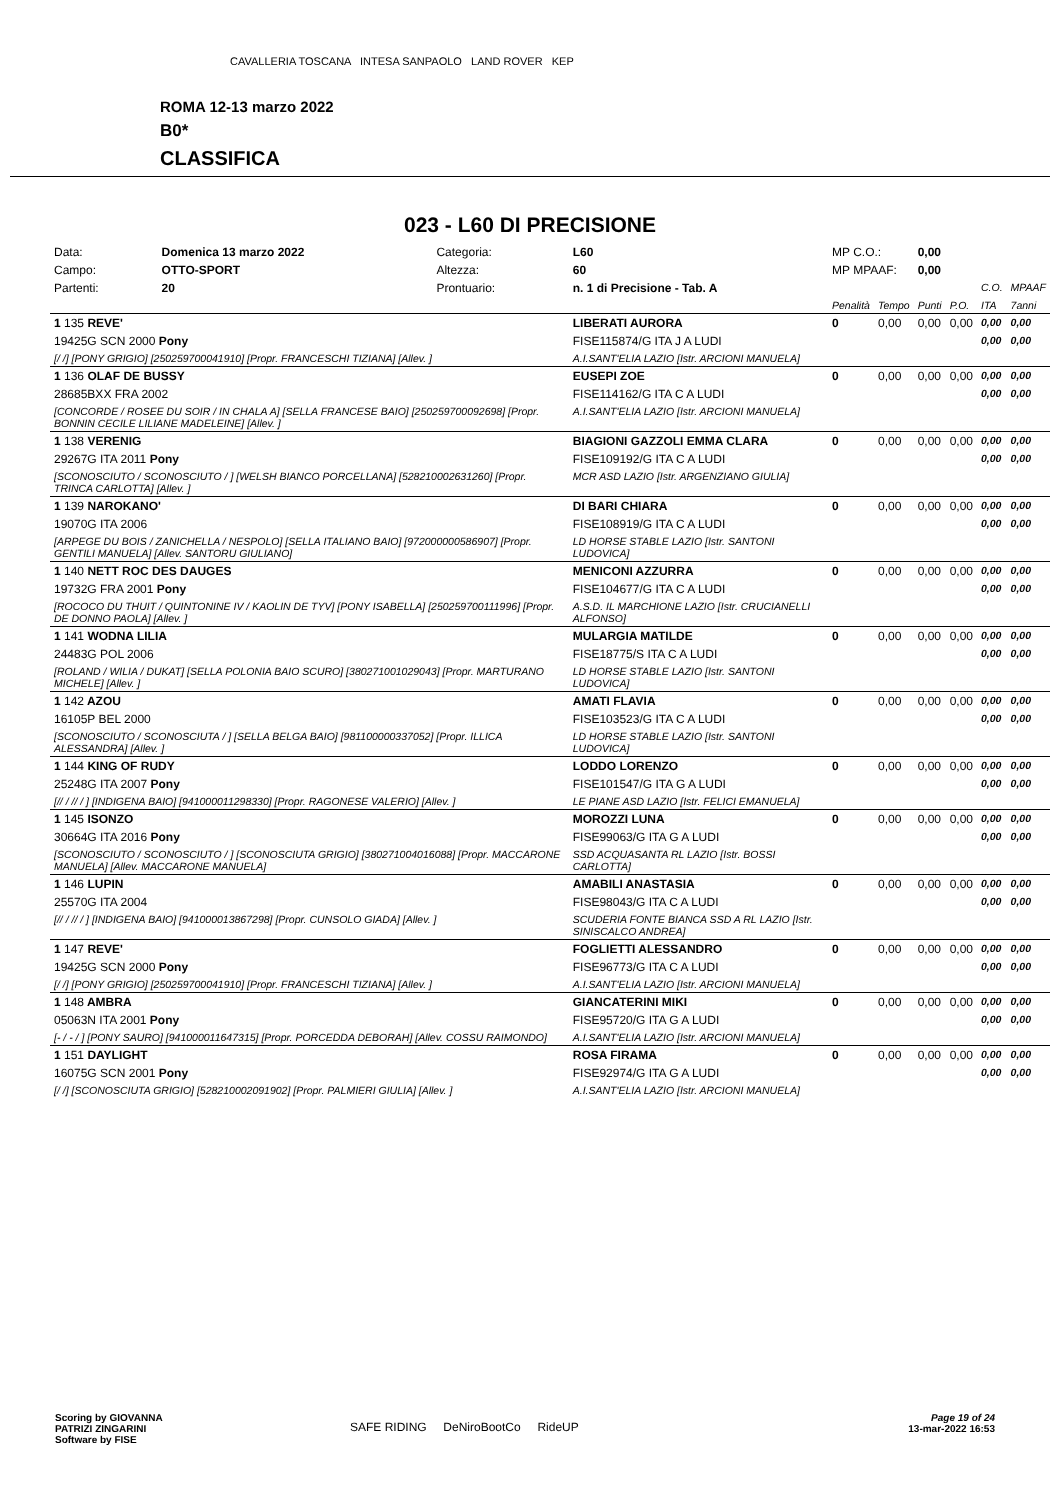CAVALLERIA TOSCANA INTESA SANPAOLO LAND ROVER KEP
ROMA 12-13 marzo 2022
B0*
CLASSIFICA
023 - L60 DI PRECISIONE
| Data: | Domenica 13 marzo 2022 | Categoria: | L60 | MP C.O.: | | 0,00 | | | |
| Campo: | OTTO-SPORT | Altezza: | 60 | MP MPAAF: | | 0,00 | | | |
| Partenti: | 20 | Prontuario: | n. 1 di Precisione - Tab. A | | | | | C.O. | MPAAF |
| | | | | Penalità | Tempo | Punti | P.O. | ITA | 7anni |
| 1 135 REVE' | | | LIBERATI AURORA | 0 | 0,00 | 0,00 | 0,00 | 0,00 | 0,00 |
| 19425G SCN 2000 Pony | | | FISE115874/G ITA J A LUDI | | | | | 0,00 | 0,00 |
| [/ /] [PONY GRIGIO] [250259700041910] [Propr. FRANCESCHI TIZIANA] [Allev. ] | | | A.I.SANT'ELIA LAZIO [Istr. ARCIONI MANUELA] | | | | | | |
| 1 136 OLAF DE BUSSY | | | EUSEPI ZOE | 0 | 0,00 | 0,00 | 0,00 | 0,00 | 0,00 |
| 28685BXX FRA 2002 | | | FISE114162/G ITA C A LUDI | | | | | 0,00 | 0,00 |
| [CONCORDE / ROSEE DU SOIR / IN CHALA A] [SELLA FRANCESE BAIO] [250259700092698] [Propr. BONNIN CECILE LILIANE MADELEINE] [Allev. ] | | | A.I.SANT'ELIA LAZIO [Istr. ARCIONI MANUELA] | | | | | | |
| 1 138 VERENIG | | | BIAGIONI GAZZOLI EMMA CLARA | 0 | 0,00 | 0,00 | 0,00 | 0,00 | 0,00 |
| 29267G ITA 2011 Pony | | | FISE109192/G ITA C A LUDI | | | | | 0,00 | 0,00 |
| [SCONOSCIUTO / SCONOSCIUTO / ] [WELSH BIANCO PORCELLANA] [528210002631260] [Propr. TRINCA CARLOTTA] [Allev. ] | | | MCR ASD LAZIO [Istr. ARGENZIANO GIULIA] | | | | | | |
| 1 139 NAROKANO' | | | DI BARI CHIARA | 0 | 0,00 | 0,00 | 0,00 | 0,00 | 0,00 |
| 19070G ITA 2006 | | | FISE108919/G ITA C A LUDI | | | | | 0,00 | 0,00 |
| [ARPEGE DU BOIS / ZANICHELLA / NESPOLO] [SELLA ITALIANO BAIO] [972000000586907] [Propr. GENTILI MANUELA] [Allev. SANTORU GIULIANO] | | | LD HORSE STABLE LAZIO [Istr. SANTONI LUDOVICA] | | | | | | |
| 1 140 NETT ROC DES DAUGES | | | MENICONI AZZURRA | 0 | 0,00 | 0,00 | 0,00 | 0,00 | 0,00 |
| 19732G FRA 2001 Pony | | | FISE104677/G ITA C A LUDI | | | | | 0,00 | 0,00 |
| [ROCOCO DU THUIT / QUINTONINE IV / KAOLIN DE TYV] [PONY ISABELLA] [250259700111996] [Propr. DE DONNO PAOLA] [Allev. ] | | | A.S.D. IL MARCHIONE LAZIO [Istr. CRUCIANELLI ALFONSO] | | | | | | |
| 1 141 WODNA LILIA | | | MULARGIA MATILDE | 0 | 0,00 | 0,00 | 0,00 | 0,00 | 0,00 |
| 24483G POL 2006 | | | FISE18775/S ITA C A LUDI | | | | | 0,00 | 0,00 |
| [ROLAND / WILIA / DUKAT] [SELLA POLONIA BAIO SCURO] [380271001029043] [Propr. MARTURANO MICHELE] [Allev. ] | | | LD HORSE STABLE LAZIO [Istr. SANTONI LUDOVICA] | | | | | | |
| 1 142 AZOU | | | AMATI FLAVIA | 0 | 0,00 | 0,00 | 0,00 | 0,00 | 0,00 |
| 16105P BEL 2000 | | | FISE103523/G ITA C A LUDI | | | | | 0,00 | 0,00 |
| [SCONOSCIUTO / SCONOSCIUTA / ] [SELLA BELGA BAIO] [981100000337052] [Propr. ILLICA ALESSANDRA] [Allev. ] | | | LD HORSE STABLE LAZIO [Istr. SANTONI LUDOVICA] | | | | | | |
| 1 144 KING OF RUDY | | | LODDO LORENZO | 0 | 0,00 | 0,00 | 0,00 | 0,00 | 0,00 |
| 25248G ITA 2007 Pony | | | FISE101547/G ITA G A LUDI | | | | | 0,00 | 0,00 |
| [// / // / ] [INDIGENA BAIO] [941000011298330] [Propr. RAGONESE VALERIO] [Allev. ] | | | LE PIANE ASD LAZIO [Istr. FELICI EMANUELA] | | | | | | |
| 1 145 ISONZO | | | MOROZZI LUNA | 0 | 0,00 | 0,00 | 0,00 | 0,00 | 0,00 |
| 30664G ITA 2016 Pony | | | FISE99063/G ITA G A LUDI | | | | | 0,00 | 0,00 |
| [SCONOSCIUTO / SCONOSCIUTO / ] [SCONOSCIUTA GRIGIO] [380271004016088] [Propr. MACCARONE MANUELA] [Allev. MACCARONE MANUELA] | | | SSD ACQUASANTA RL LAZIO [Istr. BOSSI CARLOTTA] | | | | | | |
| 1 146 LUPIN | | | AMABILI ANASTASIA | 0 | 0,00 | 0,00 | 0,00 | 0,00 | 0,00 |
| 25570G ITA 2004 | | | FISE98043/G ITA C A LUDI | | | | | 0,00 | 0,00 |
| [// / // / ] [INDIGENA BAIO] [941000013867298] [Propr. CUNSOLO GIADA] [Allev. ] | | | SCUDERIA FONTE BIANCA SSD A RL LAZIO [Istr. SINISCALCO ANDREA] | | | | | | |
| 1 147 REVE' | | | FOGLIETTI ALESSANDRO | 0 | 0,00 | 0,00 | 0,00 | 0,00 | 0,00 |
| 19425G SCN 2000 Pony | | | FISE96773/G ITA C A LUDI | | | | | 0,00 | 0,00 |
| [/ /] [PONY GRIGIO] [250259700041910] [Propr. FRANCESCHI TIZIANA] [Allev. ] | | | A.I.SANT'ELIA LAZIO [Istr. ARCIONI MANUELA] | | | | | | |
| 1 148 AMBRA | | | GIANCATERINI MIKI | 0 | 0,00 | 0,00 | 0,00 | 0,00 | 0,00 |
| 05063N ITA 2001 Pony | | | FISE95720/G ITA G A LUDI | | | | | 0,00 | 0,00 |
| [- / - / ] [PONY SAURO] [941000011647315] [Propr. PORCEDDA DEBORAH] [Allev. COSSU RAIMONDO] | | | A.I.SANT'ELIA LAZIO [Istr. ARCIONI MANUELA] | | | | | | |
| 1 151 DAYLIGHT | | | ROSA FIRAMA | 0 | 0,00 | 0,00 | 0,00 | 0,00 | 0,00 |
| 16075G SCN 2001 Pony | | | FISE92974/G ITA G A LUDI | | | | | 0,00 | 0,00 |
| [/ /] [SCONOSCIUTA GRIGIO] [528210002091902] [Propr. PALMIERI GIULIA] [Allev. ] | | | A.I.SANT'ELIA LAZIO [Istr. ARCIONI MANUELA] | | | | | | |
Scoring by GIOVANNA
PATRIZI ZINGARINI
Software by FISE
SAFE RIDING DeNiroBootCo RideUP
Page 19 of 24
13-mar-2022 16:53